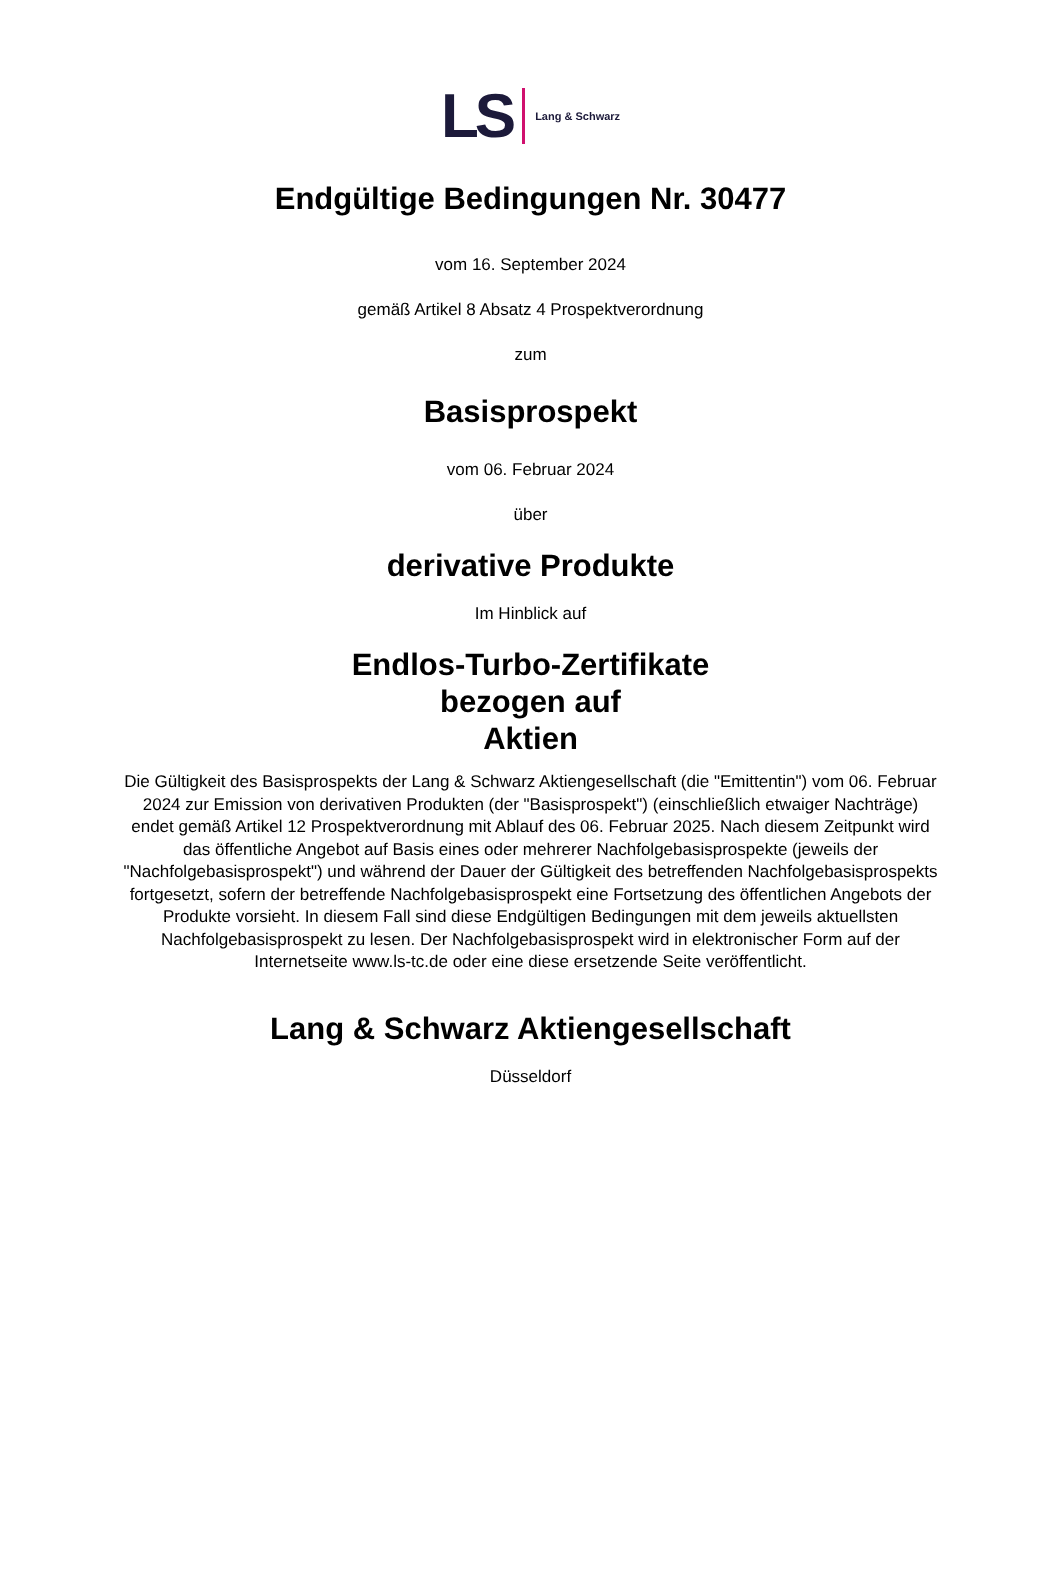LS Lang & Schwarz
Endgültige Bedingungen Nr. 30477
vom 16. September 2024
gemäß Artikel 8 Absatz 4 Prospektverordnung
zum
Basisprospekt
vom 06. Februar 2024
über
derivative Produkte
Im Hinblick auf
Endlos-Turbo-Zertifikate
bezogen auf
Aktien
Die Gültigkeit des Basisprospekts der Lang & Schwarz Aktiengesellschaft (die "Emittentin") vom 06. Februar 2024 zur Emission von derivativen Produkten (der "Basisprospekt") (einschließlich etwaiger Nachträge) endet gemäß Artikel 12 Prospektverordnung mit Ablauf des 06. Februar 2025. Nach diesem Zeitpunkt wird das öffentliche Angebot auf Basis eines oder mehrerer Nachfolgebasisprospekte (jeweils der "Nachfolgebasisprospekt") und während der Dauer der Gültigkeit des betreffenden Nachfolgebasisprospekts fortgesetzt, sofern der betreffende Nachfolgebasisprospekt eine Fortsetzung des öffentlichen Angebots der Produkte vorsieht. In diesem Fall sind diese Endgültigen Bedingungen mit dem jeweils aktuellsten Nachfolgebasisprospekt zu lesen. Der Nachfolgebasisprospekt wird in elektronischer Form auf der Internetseite www.ls-tc.de oder eine diese ersetzende Seite veröffentlicht.
Lang & Schwarz Aktiengesellschaft
Düsseldorf